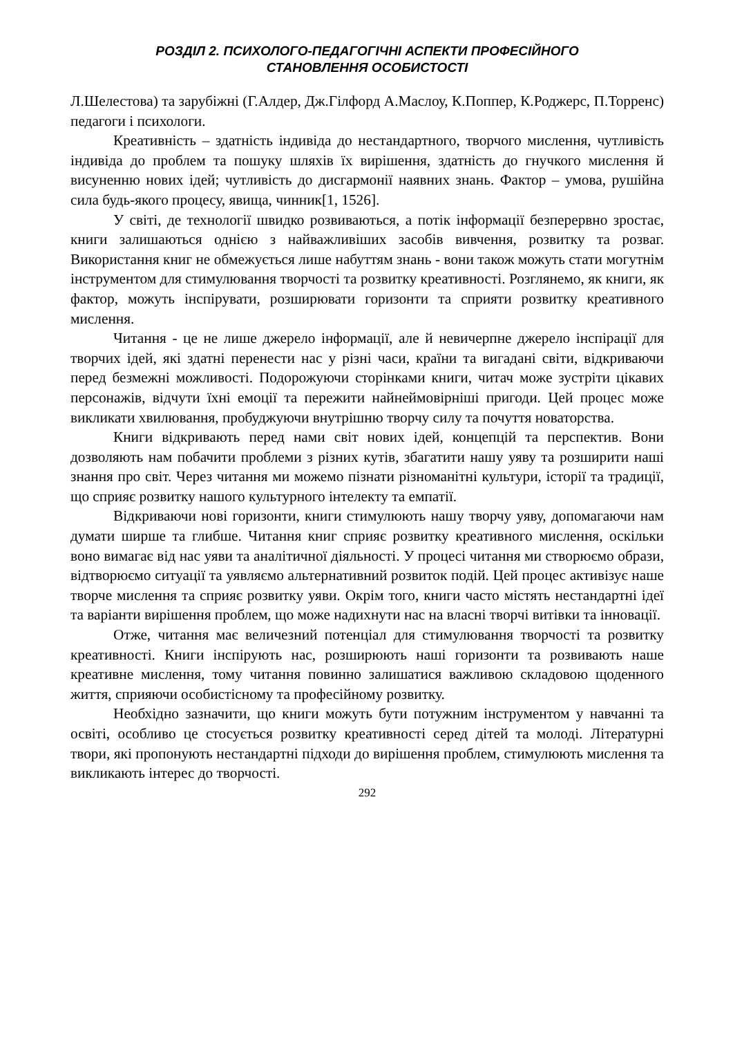РОЗДІЛ 2. ПСИХОЛОГО-ПЕДАГОГІЧНІ АСПЕКТИ ПРОФЕСІЙНОГО
СТАНОВЛЕННЯ ОСОБИСТОСТІ
Л.Шелестова) та зарубіжні (Г.Алдер, Дж.Гілфорд А.Маслоу, К.Поппер, К.Роджерс, П.Торренс) педагоги і психологи.
Креативність – здатність індивіда до нестандартного, творчого мислення, чутливість індивіда до проблем та пошуку шляхів їх вирішення, здатність до гнучкого мислення й висуненню нових ідей; чутливість до дисгармонії наявних знань. Фактор – умова, рушійна сила будь-якого процесу, явища, чинник[1, 1526].
У світі, де технології швидко розвиваються, а потік інформації безперервно зростає, книги залишаються однією з найважливіших засобів вивчення, розвитку та розваг. Використання книг не обмежується лише набуттям знань - вони також можуть стати могутнім інструментом для стимулювання творчості та розвитку креативності. Розглянемо, як книги, як фактор, можуть інспірувати, розширювати горизонти та сприяти розвитку креативного мислення.
Читання - це не лише джерело інформації, але й невичерпне джерело інспірації для творчих ідей, які здатні перенести нас у різні часи, країни та вигадані світи, відкриваючи перед безмежні можливості. Подорожуючи сторінками книги, читач може зустріти цікавих персонажів, відчути їхні емоції та пережити найнеймовірніші пригоди. Цей процес може викликати хвилювання, пробуджуючи внутрішню творчу силу та почуття новаторства.
Книги відкривають перед нами світ нових ідей, концепцій та перспектив. Вони дозволяють нам побачити проблеми з різних кутів, збагатити нашу уяву та розширити наші знання про світ. Через читання ми можемо пізнати різноманітні культури, історії та традиції, що сприяє розвитку нашого культурного інтелекту та емпатії.
Відкриваючи нові горизонти, книги стимулюють нашу творчу уяву, допомагаючи нам думати ширше та глибше. Читання книг сприяє розвитку креативного мислення, оскільки воно вимагає від нас уяви та аналітичної діяльності. У процесі читання ми створюємо образи, відтворюємо ситуації та уявляємо альтернативний розвиток подій. Цей процес активізує наше творче мислення та сприяє розвитку уяви. Окрім того, книги часто містять нестандартні ідеї та варіанти вирішення проблем, що може надихнути нас на власні творчі витівки та інновації.
Отже, читання має величезний потенціал для стимулювання творчості та розвитку креативності. Книги інспірують нас, розширюють наші горизонти та розвивають наше креативне мислення, тому читання повинно залишатися важливою складовою щоденного життя, сприяючи особистісному та професійному розвитку.
Необхідно зазначити, що книги можуть бути потужним інструментом у навчанні та освіті, особливо це стосується розвитку креативності серед дітей та молоді. Літературні твори, які пропонують нестандартні підходи до вирішення проблем, стимулюють мислення та викликають інтерес до творчості.
292